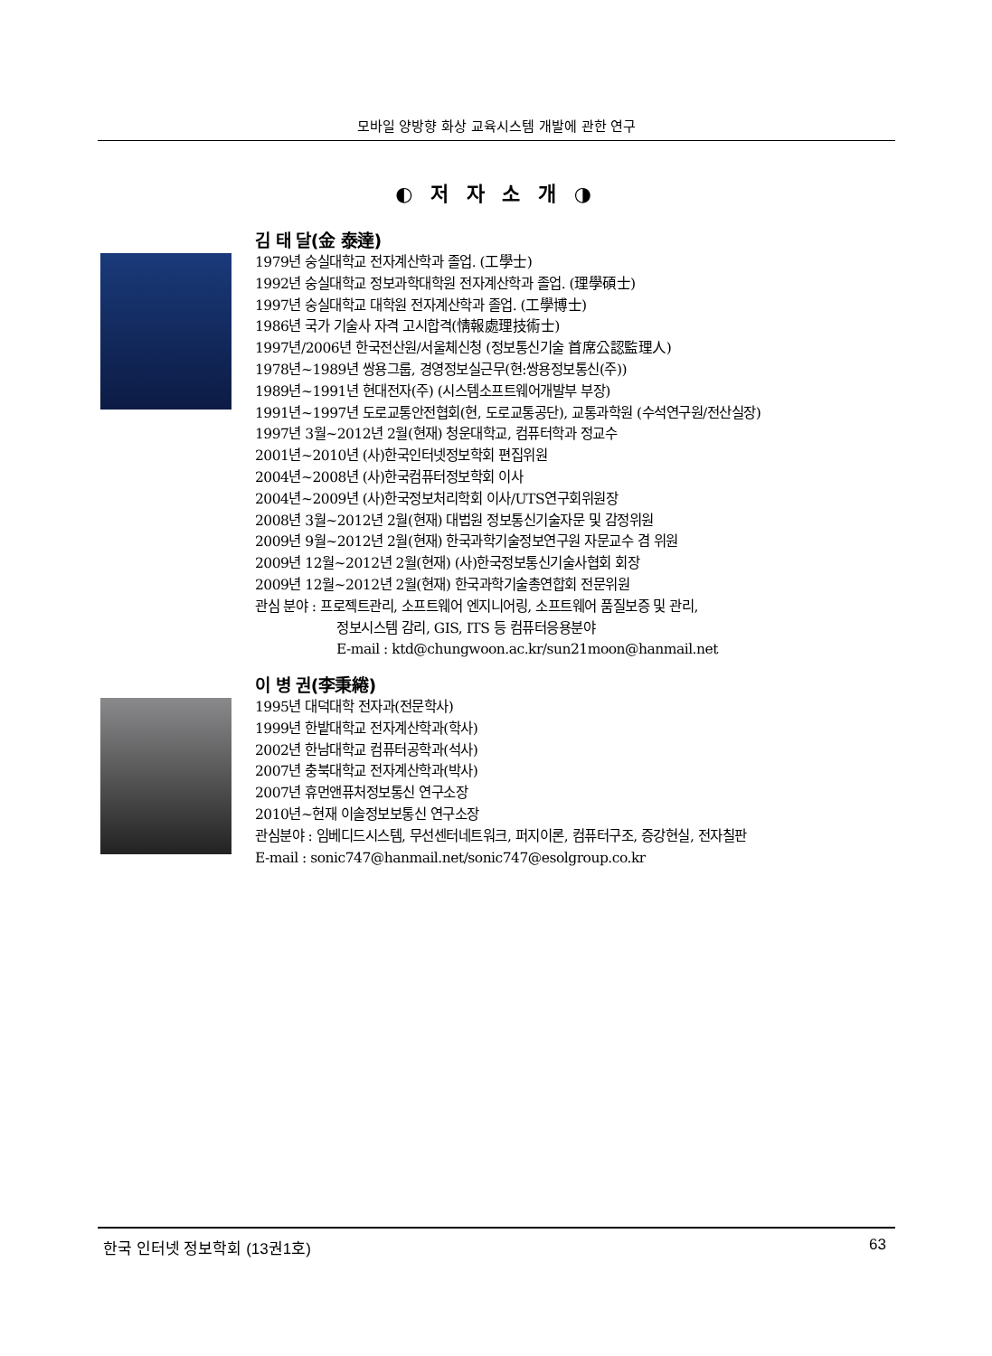모바일 양방향 화상 교육시스템 개발에 관한 연구
◐ 저 자 소 개 ◑
김 태 달(金 泰達)
1979년 숭실대학교 전자계산학과 졸업. (工學士)
1992년 숭실대학교 정보과학대학원 전자계산학과 졸업. (理學碩士)
1997년 숭실대학교 대학원 전자계산학과 졸업. (工學博士)
1986년 국가 기술사 자격 고시합격(情報處理技術士)
1997년/2006년 한국전산원/서울체신청 (정보통신기술 首席公認監理人)
1978년~1989년 쌍용그룹, 경영정보실근무(현:쌍용정보통신(주))
1989년~1991년 현대전자(주) (시스템소프트웨어개발부 부장)
1991년~1997년 도로교통안전협회(현, 도로교통공단), 교통과학원 (수석연구원/전산실장)
1997년 3월~2012년 2월(현재) 청운대학교, 컴퓨터학과 정교수
2001년~2010년 (사)한국인터넷정보학회 편집위원
2004년~2008년 (사)한국컴퓨터정보학회 이사
2004년~2009년 (사)한국정보처리학회 이사/UTS연구회위원장
2008년 3월~2012년 2월(현재) 대법원 정보통신기술자문 및 감정위원
2009년 9월~2012년 2월(현재) 한국과학기술정보연구원 자문교수 겸 위원
2009년 12월~2012년 2월(현재) (사)한국정보통신기술사협회 회장
2009년 12월~2012년 2월(현재) 한국과학기술총연합회 전문위원
관심 분야 : 프로젝트관리, 소프트웨어 엔지니어링, 소프트웨어 품질보증 및 관리,
정보시스템 감리, GIS, ITS 등 컴퓨터응용분야
E-mail : ktd@chungwoon.ac.kr/sun21moon@hanmail.net
이 병 권(李秉綣)
1995년 대덕대학 전자과(전문학사)
1999년 한밭대학교 전자계산학과(학사)
2002년 한남대학교 컴퓨터공학과(석사)
2007년 충북대학교 전자계산학과(박사)
2007년 휴먼앤퓨처정보통신 연구소장
2010년~현재 이솔정보보통신 연구소장
관심분야 : 임베디드시스템, 무선센터네트워크, 퍼지이론, 컴퓨터구조, 증강현실, 전자칠판
E-mail : sonic747@hanmail.net/sonic747@esolgroup.co.kr
한국 인터넷 정보학회 (13권1호) 63